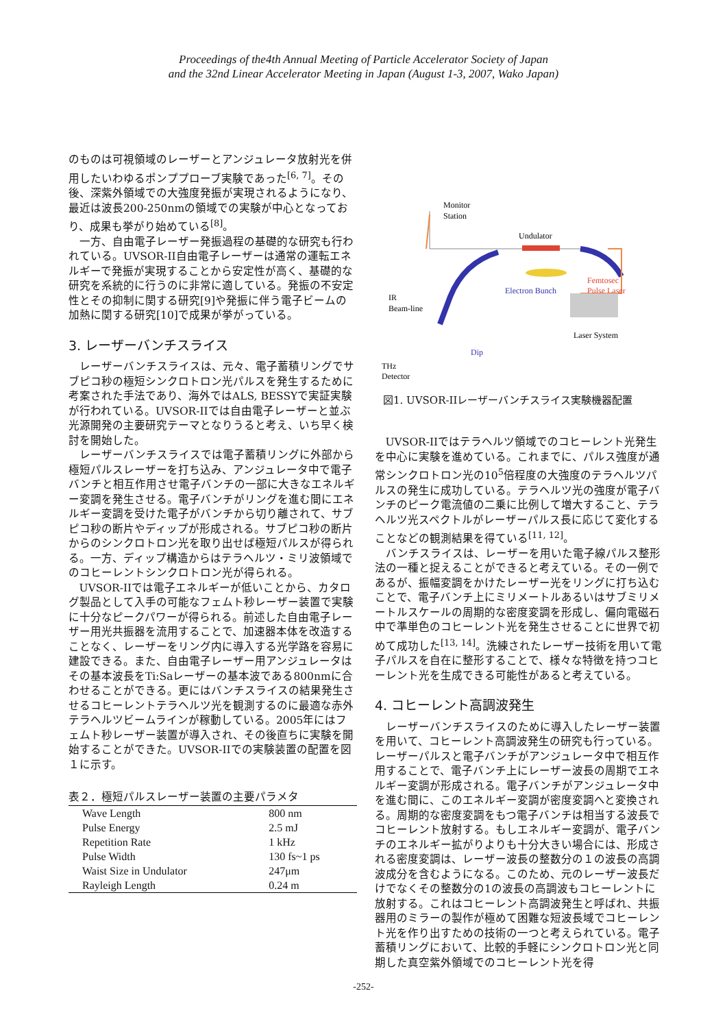Proceedings of the4th Annual Meeting of Particle Accelerator Society of Japan
and the 32nd Linear Accelerator Meeting in Japan (August 1-3, 2007, Wako Japan)
のものは可視領域のレーザーとアンジュレータ放射光を併用したいわゆるポンププローブ実験であった<sup>[6, 7]</sup>。その後、深紫外領域での大強度発振が実現されるようになり、最近は波長200-250nmの領域での実験が中心となっており、成果も挙がり始めている<sup>[8]</sup>。
一方、自由電子レーザー発振過程の基礎的な研究も行われている。UVSOR-II自由電子レーザーは通常の運転エネルギーで発振が実現することから安定性が高く、基礎的な研究を系統的に行うのに非常に適している。発振の不安定性とその抑制に関する研究[9]や発振に伴う電子ビームの加熱に関する研究[10]で成果が挙がっている。
3. レーザーバンチスライス
レーザーバンチスライスは、元々、電子蓄積リングでサブピコ秒の極短シンクロトロン光パルスを発生するために考案された手法であり、海外ではALS, BESSYで実証実験が行われている。UVSOR-IIでは自由電子レーザーと並ぶ光源開発の主要研究テーマとなりうると考え、いち早く検討を開始した。
レーザーバンチスライスでは電子蓄積リングに外部から極短パルスレーザーを打ち込み、アンジュレータ中で電子バンチと相互作用させ電子バンチの一部に大きなエネルギー変調を発生させる。電子バンチがリングを進む間にエネルギー変調を受けた電子がバンチから切り離されて、サブピコ秒の断片やディップが形成される。サブピコ秒の断片からのシンクロトロン光を取り出せば極短パルスが得られる。一方、ディップ構造からはテラヘルツ・ミリ波領域でのコヒーレントシンクロトロン光が得られる。
UVSOR-IIでは電子エネルギーが低いことから、カタログ製品として入手の可能なフェムト秒レーザー装置で実験に十分なピークパワーが得られる。前述した自由電子レーザー用光共振器を流用することで、加速器本体を改造することなく、レーザーをリング内に導入する光学路を容易に建設できる。また、自由電子レーザー用アンジュレータはその基本波長をTi:Saレーザーの基本波である800nmに合わせることができる。更にはバンチスライスの結果発生させるコヒーレントテラヘルツ光を観測するのに最適な赤外テラヘルツビームラインが稼動している。2005年にはフェムト秒レーザー装置が導入され、その後直ちに実験を開始することができた。UVSOR-IIでの実験装置の配置を図１に示す。
表２．極短パルスレーザー装置の主要パラメタ
| Wave Length | 800 nm |
| Pulse Energy | 2.5 mJ |
| Repetition Rate | 1 kHz |
| Pulse Width | 130 fs~1 ps |
| Waist Size in Undulator | 247μm |
| Rayleigh Length | 0.24 m |
Monitor
Station
Undulator
Electron Bunch
Femtosec
Pulse Laser
IR
Beam-line
Laser System
Dip
THz
Detector
図1. UVSOR-IIレーザーバンチスライス実験機器配置
UVSOR-IIではテラヘルツ領域でのコヒーレント光発生を中心に実験を進めている。これまでに、パルス強度が通常シンクロトロン光の10<sup>5</sup>倍程度の大強度のテラヘルツパルスの発生に成功している。テラヘルツ光の強度が電子バンチのピーク電流値の二乗に比例して増大すること、テラヘルツ光スペクトルがレーザーパルス長に応じて変化することなどの観測結果を得ている<sup>[11, 12]</sup>。
バンチスライスは、レーザーを用いた電子線パルス整形法の一種と捉えることができると考えている。その一例であるが、振幅変調をかけたレーザー光をリングに打ち込むことで、電子バンチ上にミリメートルあるいはサブミリメートルスケールの周期的な密度変調を形成し、偏向電磁石中で準単色のコヒーレント光を発生させることに世界で初めて成功した<sup>[13, 14]</sup>。洗練されたレーザー技術を用いて電子パルスを自在に整形することで、様々な特徴を持つコヒーレント光を生成できる可能性があると考えている。
4. コヒーレント高調波発生
レーザーバンチスライスのために導入したレーザー装置を用いて、コヒーレント高調波発生の研究も行っている。レーザーパルスと電子バンチがアンジュレータ中で相互作用することで、電子バンチ上にレーザー波長の周期でエネルギー変調が形成される。電子バンチがアンジュレータ中を進む間に、このエネルギー変調が密度変調へと変換される。周期的な密度変調をもつ電子バンチは相当する波長でコヒーレント放射する。もしエネルギー変調が、電子バンチのエネルギー拡がりよりも十分大きい場合には、形成される密度変調は、レーザー波長の整数分の１の波長の高調波成分を含むようになる。このため、元のレーザー波長だけでなくその整数分の1の波長の高調波もコヒーレントに放射する。これはコヒーレント高調波発生と呼ばれ、共振器用のミラーの製作が極めて困難な短波長域でコヒーレント光を作り出すための技術の一つと考えられている。電子蓄積リングにおいて、比較的手軽にシンクロトロン光と同期した真空紫外領域でのコヒーレント光を得
-252-